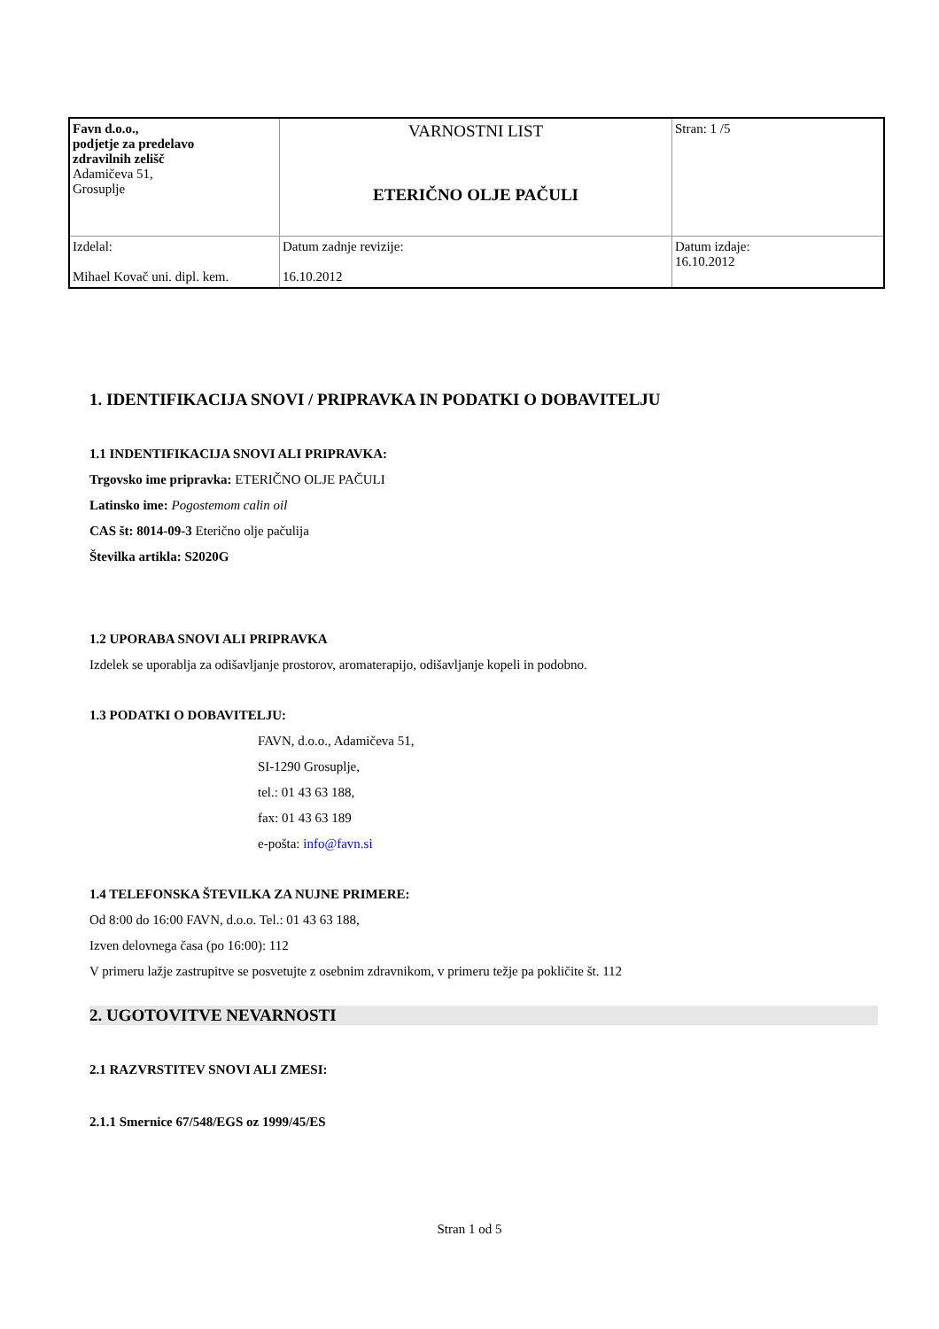| Favn d.o.o., podjetje za predelavo zdravilnih zelišč Adamičeva 51, Grosuplje | VARNOSTNI LIST ETERIČNO OLJE PAČULI | Stran: 1 /5 |
| Izdelal: Mihael Kovač uni. dipl. kem. | Datum zadnje revizije: 16.10.2012 | Datum izdaje: 16.10.2012 |
1. IDENTIFIKACIJA SNOVI / PRIPRAVKA IN PODATKI O DOBAVITELJU
1.1 INDENTIFIKACIJA SNOVI ALI PRIPRAVKA:
Trgovsko ime pripravka: ETERIČNO OLJE PAČULI
Latinsko ime: Pogostemom calin oil
CAS št: 8014-09-3 Eterično olje pačulija
Številka artikla: S2020G
1.2 UPORABA SNOVI ALI PRIPRAVKA
Izdelek se uporablja za odišavljanje prostorov, aromaterapijo, odišavljanje kopeli in podobno.
1.3 PODATKI O DOBAVITELJU:
FAVN, d.o.o., Adamičeva 51,
SI-1290 Grosuplje,
tel.: 01 43 63 188,
fax: 01 43 63 189
e-pošta: info@favn.si
1.4 TELEFONSKA ŠTEVILKA ZA NUJNE PRIMERE:
Od 8:00 do 16:00 FAVN, d.o.o. Tel.: 01 43 63 188,
Izven delovnega časa (po 16:00): 112
V primeru lažje zastrupitve se posvetujte z osebnim zdravnikom, v primeru težje pa pokličite št. 112
2. UGOTOVITVE NEVARNOSTI
2.1 RAZVRSTITEV SNOVI ALI ZMESI:
2.1.1 Smernice 67/548/EGS oz 1999/45/ES
Stran 1 od 5